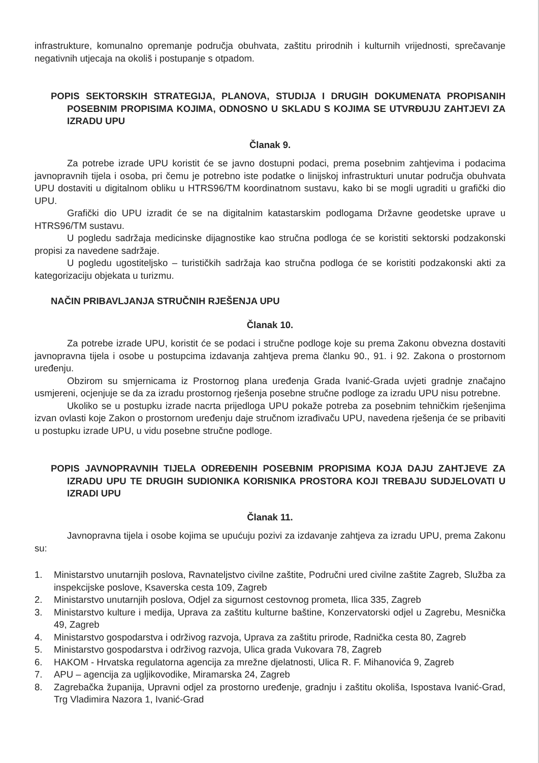infrastrukture, komunalno opremanje područja obuhvata, zaštitu prirodnih i kulturnih vrijednosti, sprečavanje negativnih utjecaja na okoliš i postupanje s otpadom.
POPIS SEKTORSKIH STRATEGIJA, PLANOVA, STUDIJA I DRUGIH DOKUMENATA PROPISANIH POSEBNIM PROPISIMA KOJIMA, ODNOSNO U SKLADU S KOJIMA SE UTVRĐUJU ZAHTJEVI ZA IZRADU UPU
Članak 9.
Za potrebe izrade UPU koristit će se javno dostupni podaci, prema posebnim zahtjevima i podacima javnopravnih tijela i osoba, pri čemu je potrebno iste podatke o linijskoj infrastrukturi unutar područja obuhvata UPU dostaviti u digitalnom obliku u HTRS96/TM koordinatnom sustavu, kako bi se mogli ugraditi u grafički dio UPU.
Grafički dio UPU izradit će se na digitalnim katastarskim podlogama Državne geodetske uprave u HTRS96/TM sustavu.
U pogledu sadržaja medicinske dijagnostike kao stručna podloga će se koristiti sektorski podzakonski propisi za navedene sadržaje.
U pogledu ugostiteljsko – turističkih sadržaja kao stručna podloga će se koristiti podzakonski akti za kategorizaciju objekata u turizmu.
NAČIN PRIBAVLJANJA STRUČNIH RJEŠENJA UPU
Članak 10.
Za potrebe izrade UPU, koristit će se podaci i stručne podloge koje su prema Zakonu obvezna dostaviti javnopravna tijela i osobe u postupcima izdavanja zahtjeva prema članku 90., 91. i 92. Zakona o prostornom uređenju.
Obzirom su smjernicama iz Prostornog plana uređenja Grada Ivanić-Grada uvjeti gradnje značajno usmjereni, ocjenjuje se da za izradu prostornog rješenja posebne stručne podloge za izradu UPU nisu potrebne.
Ukoliko se u postupku izrade nacrta prijedloga UPU pokaže potreba za posebnim tehničkim rješenjima izvan ovlasti koje Zakon o prostornom uređenju daje stručnom izrađivaču UPU, navedena rješenja će se pribaviti u postupku izrade UPU, u vidu posebne stručne podloge.
POPIS JAVNOPRAVNIH TIJELA ODREĐENIH POSEBNIM PROPISIMA KOJA DAJU ZAHTJEVE ZA IZRADU UPU TE DRUGIH SUDIONIKA KORISNIKA PROSTORA KOJI TREBAJU SUDJELOVATI U IZRADI UPU
Članak 11.
Javnopravna tijela i osobe kojima se upućuju pozivi za izdavanje zahtjeva za izradu UPU, prema Zakonu su:
1. Ministarstvo unutarnjih poslova, Ravnateljstvo civilne zaštite, Područni ured civilne zaštite Zagreb, Služba za inspekcijske poslove, Ksaverska cesta 109, Zagreb
2. Ministarstvo unutarnjih poslova, Odjel za sigurnost cestovnog prometa, Ilica 335, Zagreb
3. Ministarstvo kulture i medija, Uprava za zaštitu kulturne baštine, Konzervatorski odjel u Zagrebu, Mesnička 49, Zagreb
4. Ministarstvo gospodarstva i održivog razvoja, Uprava za zaštitu prirode, Radnička cesta 80, Zagreb
5. Ministarstvo gospodarstva i održivog razvoja, Ulica grada Vukovara 78, Zagreb
6. HAKOM - Hrvatska regulatorna agencija za mrežne djelatnosti, Ulica R. F. Mihanovića 9, Zagreb
7. APU – agencija za ugljikovodike, Miramarska 24, Zagreb
8. Zagrebačka županija, Upravni odjel za prostorno uređenje, gradnju i zaštitu okoliša, Ispostava Ivanić-Grad, Trg Vladimira Nazora 1, Ivanić-Grad